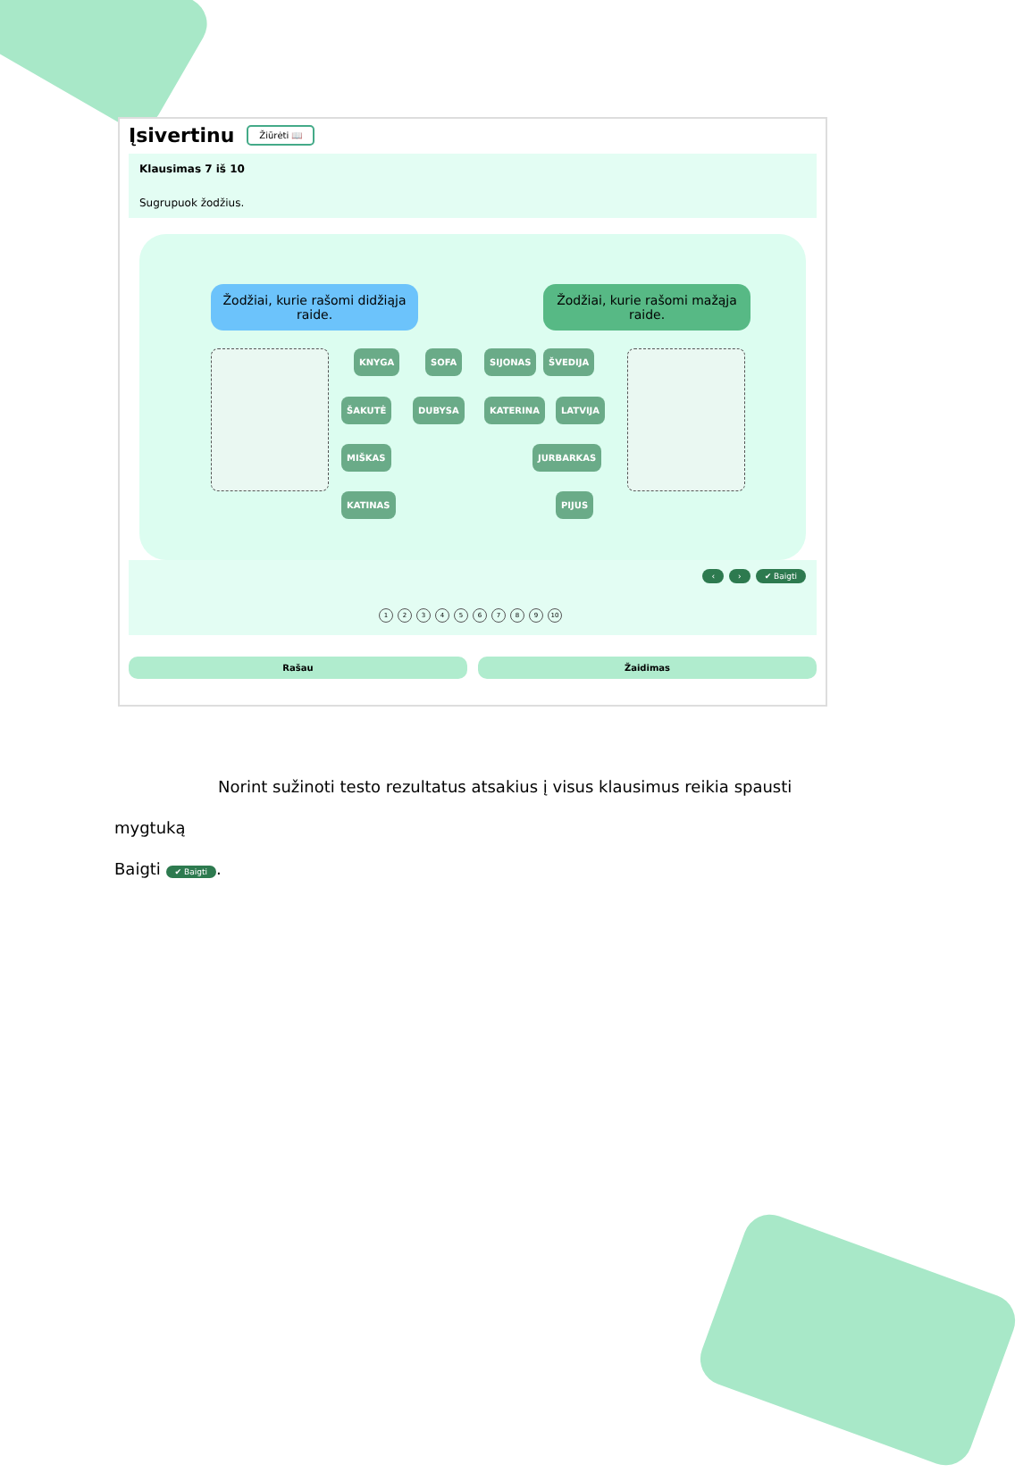Įsivertinu
Žiūrėti 📖
Klausimas 7 iš 10
Sugrupuok žodžius.
Žodžiai, kurie rašomi didžiąja raide.
Žodžiai, kurie rašomi mažąja raide.
KNYGA SOFA SIJONAS ŠVEDIJA
ŠAKUTĖ DUBYSA KATERINA LATVIJA
MIŠKAS JURBARKAS
KATINAS PIJUS
‹ › ✔ Baigti
123456789 10
Rašau Žaidimas
Norint sužinoti testo rezultatus atsakius į visus klausimus reikia spausti mygtuką
Baigti ✔ Baigti.